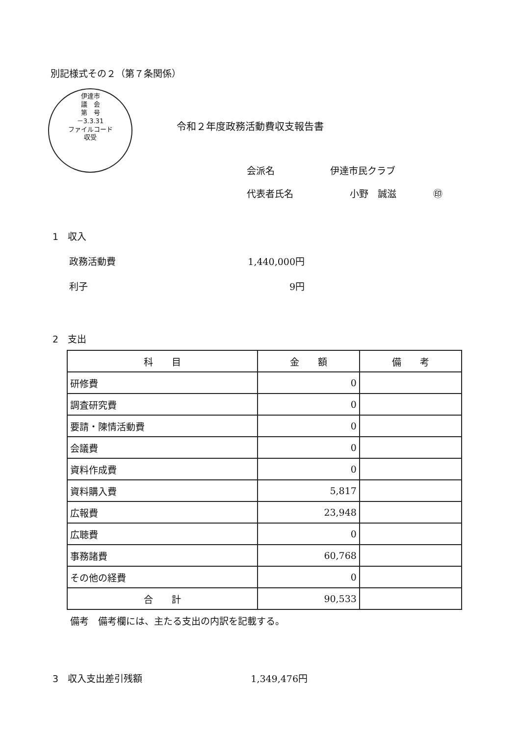別記様式その２（第７条関係）
伊達市
議　会
第　号
－3.3.31
ファイルコード
収受
令和２年度政務活動費収支報告書
会派名 伊達市民クラブ
代表者氏名 小野　誠滋 ㊞
1　収入
政務活動費 1,440,000円
利子 9円
2　支出
| 科 目 | 金 額 | 備 考 |
| --- | --- | --- |
| 研修費 | 0 | |
| 調査研究費 | 0 | |
| 要請・陳情活動費 | 0 | |
| 会議費 | 0 | |
| 資料作成費 | 0 | |
| 資料購入費 | 5,817 | |
| 広報費 | 23,948 | |
| 広聴費 | 0 | |
| 事務諸費 | 60,768 | |
| その他の経費 | 0 | |
| 合 計 | 90,533 | |
備考　備考欄には、主たる支出の内訳を記載する。
3　収入支出差引残額 1,349,476円